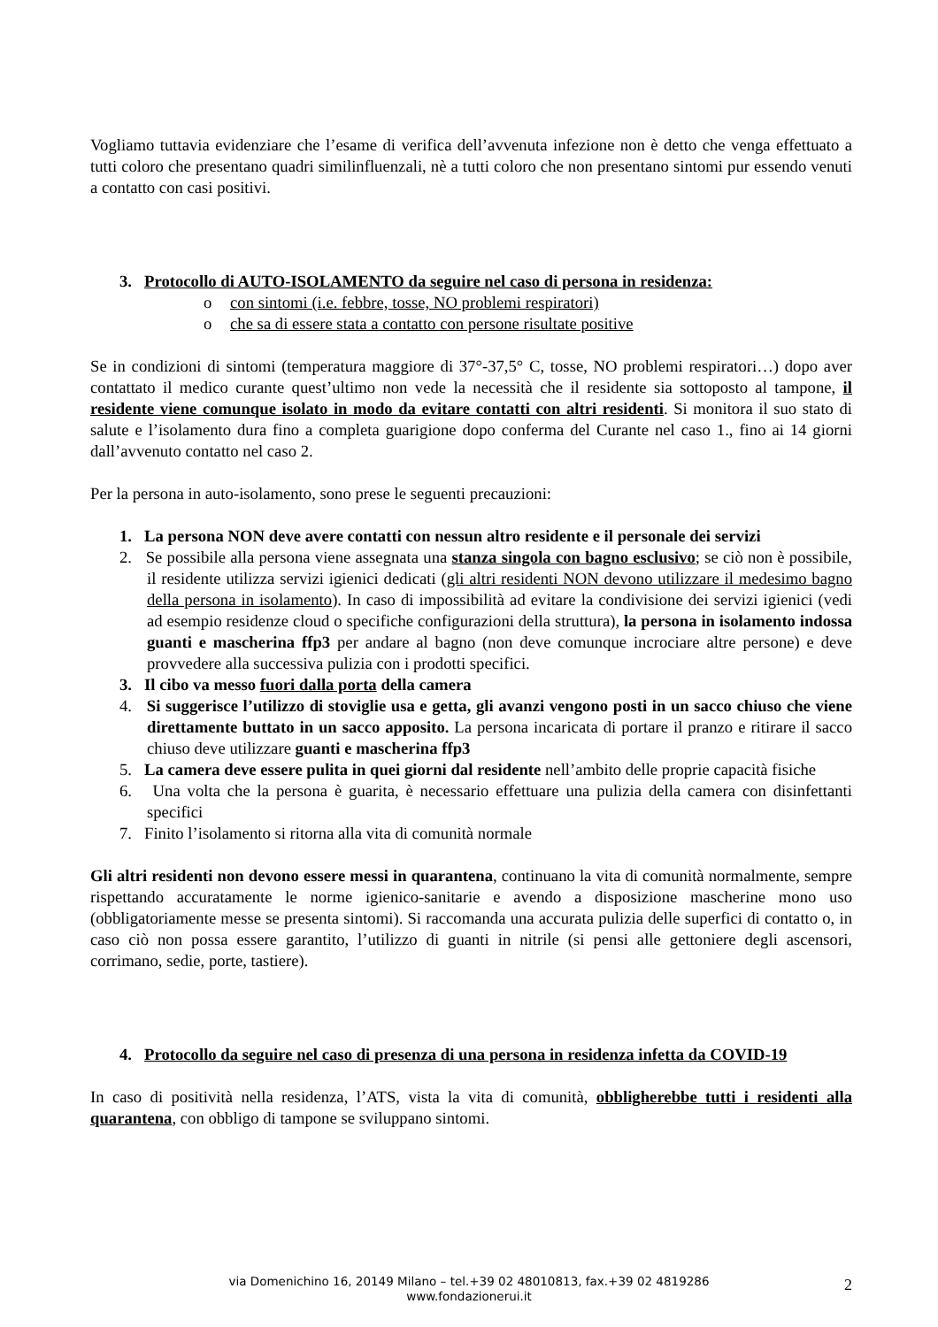Vogliamo tuttavia evidenziare che l’esame di verifica dell’avvenuta infezione non è detto che venga effettuato a tutti coloro che presentano quadri similinfluenzali, nè a tutti coloro che non presentano sintomi pur essendo venuti a contatto con casi positivi.
3. Protocollo di AUTO-ISOLAMENTO da seguire nel caso di persona in residenza:
o con sintomi (i.e. febbre, tosse, NO problemi respiratori)
o che sa di essere stata a contatto con persone risultate positive
Se in condizioni di sintomi (temperatura maggiore di 37°-37,5° C, tosse, NO problemi respiratori…) dopo aver contattato il medico curante quest’ultimo non vede la necessità che il residente sia sottoposto al tampone, il residente viene comunque isolato in modo da evitare contatti con altri residenti. Si monitora il suo stato di salute e l’isolamento dura fino a completa guarigione dopo conferma del Curante nel caso 1., fino ai 14 giorni dall’avvenuto contatto nel caso 2.
Per la persona in auto-isolamento, sono prese le seguenti precauzioni:
1. La persona NON deve avere contatti con nessun altro residente e il personale dei servizi
2. Se possibile alla persona viene assegnata una stanza singola con bagno esclusivo; se ciò non è possibile, il residente utilizza servizi igienici dedicati (gli altri residenti NON devono utilizzare il medesimo bagno della persona in isolamento). In caso di impossibilità ad evitare la condivisione dei servizi igienici (vedi ad esempio residenze cloud o specifiche configurazioni della struttura), la persona in isolamento indossa guanti e mascherina ffp3 per andare al bagno (non deve comunque incrociare altre persone) e deve provvedere alla successiva pulizia con i prodotti specifici.
3. Il cibo va messo fuori dalla porta della camera
4. Si suggerisce l’utilizzo di stoviglie usa e getta, gli avanzi vengono posti in un sacco chiuso che viene direttamente buttato in un sacco apposito. La persona incaricata di portare il pranzo e ritirare il sacco chiuso deve utilizzare guanti e mascherina ffp3
5. La camera deve essere pulita in quei giorni dal residente nell’ambito delle proprie capacità fisiche
6. Una volta che la persona è guarita, è necessario effettuare una pulizia della camera con disinfettanti specifici
7. Finito l’isolamento si ritorna alla vita di comunità normale
Gli altri residenti non devono essere messi in quarantena, continuano la vita di comunità normalmente, sempre rispettando accuratamente le norme igienico-sanitarie e avendo a disposizione mascherine mono uso (obbligatoriamente messe se presenta sintomi). Si raccomanda una accurata pulizia delle superfici di contatto o, in caso ciò non possa essere garantito, l’utilizzo di guanti in nitrile (si pensi alle gettoniere degli ascensori, corrimano, sedie, porte, tastiere).
4. Protocollo da seguire nel caso di presenza di una persona in residenza infetta da COVID-19
In caso di positività nella residenza, l’ATS, vista la vita di comunità, obbligherebbe tutti i residenti alla quarantena, con obbligo di tampone se sviluppano sintomi.
via Domenichino 16, 20149 Milano – tel.+39 02 48010813, fax.+39 02 4819286
www.fondazionerui.it
2